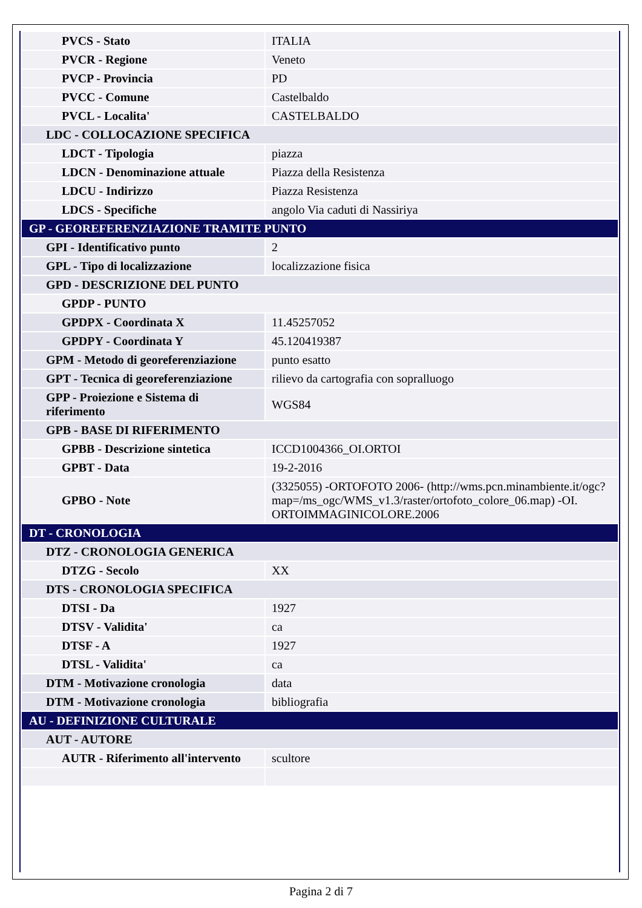| PVCS - Stato | ITALIA |
| PVCR - Regione | Veneto |
| PVCP - Provincia | PD |
| PVCC - Comune | Castelbaldo |
| PVCL - Localita' | CASTELBALDO |
| LDC - COLLOCAZIONE SPECIFICA | |
| LDCT - Tipologia | piazza |
| LDCN - Denominazione attuale | Piazza della Resistenza |
| LDCU - Indirizzo | Piazza Resistenza |
| LDCS - Specifiche | angolo Via caduti di Nassiriya |
| GP - GEOREFERENZIAZIONE TRAMITE PUNTO | |
| GPI - Identificativo punto | 2 |
| GPL - Tipo di localizzazione | localizzazione fisica |
| GPD - DESCRIZIONE DEL PUNTO | |
| GPDP - PUNTO | |
| GPDPX - Coordinata X | 11.45257052 |
| GPDPY - Coordinata Y | 45.120419387 |
| GPM - Metodo di georeferenziazione | punto esatto |
| GPT - Tecnica di georeferenziazione | rilievo da cartografia con sopralluogo |
| GPP - Proiezione e Sistema di riferimento | WGS84 |
| GPB - BASE DI RIFERIMENTO | |
| GPBB - Descrizione sintetica | ICCD1004366_OI.ORTOI |
| GPBT - Data | 19-2-2016 |
| GPBO - Note | (3325055) -ORTOFOTO 2006- (http://wms.pcn.minambiente.it/ogc?map=/ms_ogc/WMS_v1.3/raster/ortofoto_colore_06.map) -OI. ORTOIMMAGINICOLORE.2006 |
| DT - CRONOLOGIA | |
| DTZ - CRONOLOGIA GENERICA | |
| DTZG - Secolo | XX |
| DTS - CRONOLOGIA SPECIFICA | |
| DTSI - Da | 1927 |
| DTSV - Validita' | ca |
| DTSF - A | 1927 |
| DTSL - Validita' | ca |
| DTM - Motivazione cronologia | data |
| DTM - Motivazione cronologia | bibliografia |
| AU - DEFINIZIONE CULTURALE | |
| AUT - AUTORE | |
| AUTR - Riferimento all'intervento | scultore |
Pagina 2 di 7